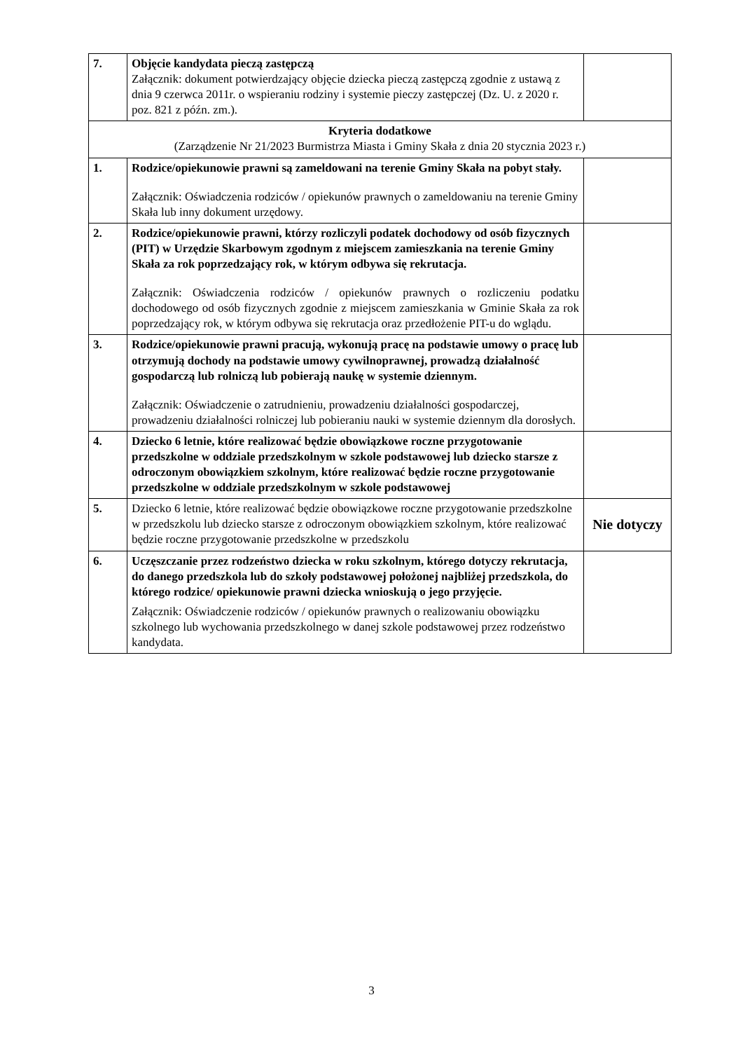| 7. | Objęcie kandydata pieczą zastępczą Załącznik: dokument potwierdzający objęcie dziecka pieczą zastępczą zgodnie z ustawą z dnia 9 czerwca 2011r. o wspieraniu rodziny i systemie pieczy zastępczej (Dz. U. z 2020 r. poz. 821 z późn. zm.). | |
| Kryteria dodatkowe (Zarządzenie Nr 21/2023 Burmistrza Miasta i Gminy Skała z dnia 20 stycznia 2023 r.) | | |
| 1. | Rodzice/opiekunowie prawni są zameldowani na terenie Gminy Skała na pobyt stały. Załącznik: Oświadczenia rodziców / opiekunów prawnych o zameldowaniu na terenie Gminy Skała lub inny dokument urzędowy. | |
| 2. | Rodzice/opiekunowie prawni, którzy rozliczyli podatek dochodowy od osób fizycznych (PIT) w Urzędzie Skarbowym zgodnym z miejscem zamieszkania na terenie Gminy Skała za rok poprzedzający rok, w którym odbywa się rekrutacja. Załącznik: Oświadczenia rodziców / opiekunów prawnych o rozliczeniu podatku dochodowego od osób fizycznych zgodnie z miejscem zamieszkania w Gminie Skała za rok poprzedzający rok, w którym odbywa się rekrutacja oraz przedłożenie PIT-u do wglądu. | |
| 3. | Rodzice/opiekunowie prawni pracują, wykonują pracę na podstawie umowy o pracę lub otrzymują dochody na podstawie umowy cywilnoprawnej, prowadzą działalność gospodarczą lub rolniczą lub pobierają naukę w systemie dziennym. Załącznik: Oświadczenie o zatrudnieniu, prowadzeniu działalności gospodarczej, prowadzeniu działalności rolniczej lub pobieraniu nauki w systemie dziennym dla dorosłych. | |
| 4. | Dziecko 6 letnie, które realizować będzie obowiązkowe roczne przygotowanie przedszkolne w oddziale przedszkolnym w szkole podstawowej lub dziecko starsze z odroczonym obowiązkiem szkolnym, które realizować będzie roczne przygotowanie przedszkolne w oddziale przedszkolnym w szkole podstawowej | |
| 5. | Dziecko 6 letnie, które realizować będzie obowiązkowe roczne przygotowanie przedszkolne w przedszkolu lub dziecko starsze z odroczonym obowiązkiem szkolnym, które realizować będzie roczne przygotowanie przedszkolne w przedszkolu | Nie dotyczy |
| 6. | Uczęszczanie przez rodzeństwo dziecka w roku szkolnym, którego dotyczy rekrutacja, do danego przedszkola lub do szkoły podstawowej położonej najbliżej przedszkola, do którego rodzice/ opiekunowie prawni dziecka wnioskują o jego przyjęcie. Załącznik: Oświadczenie rodziców / opiekunów prawnych o realizowaniu obowiązku szkolnego lub wychowania przedszkolnego w danej szkole podstawowej przez rodzeństwo kandydata. | |
3